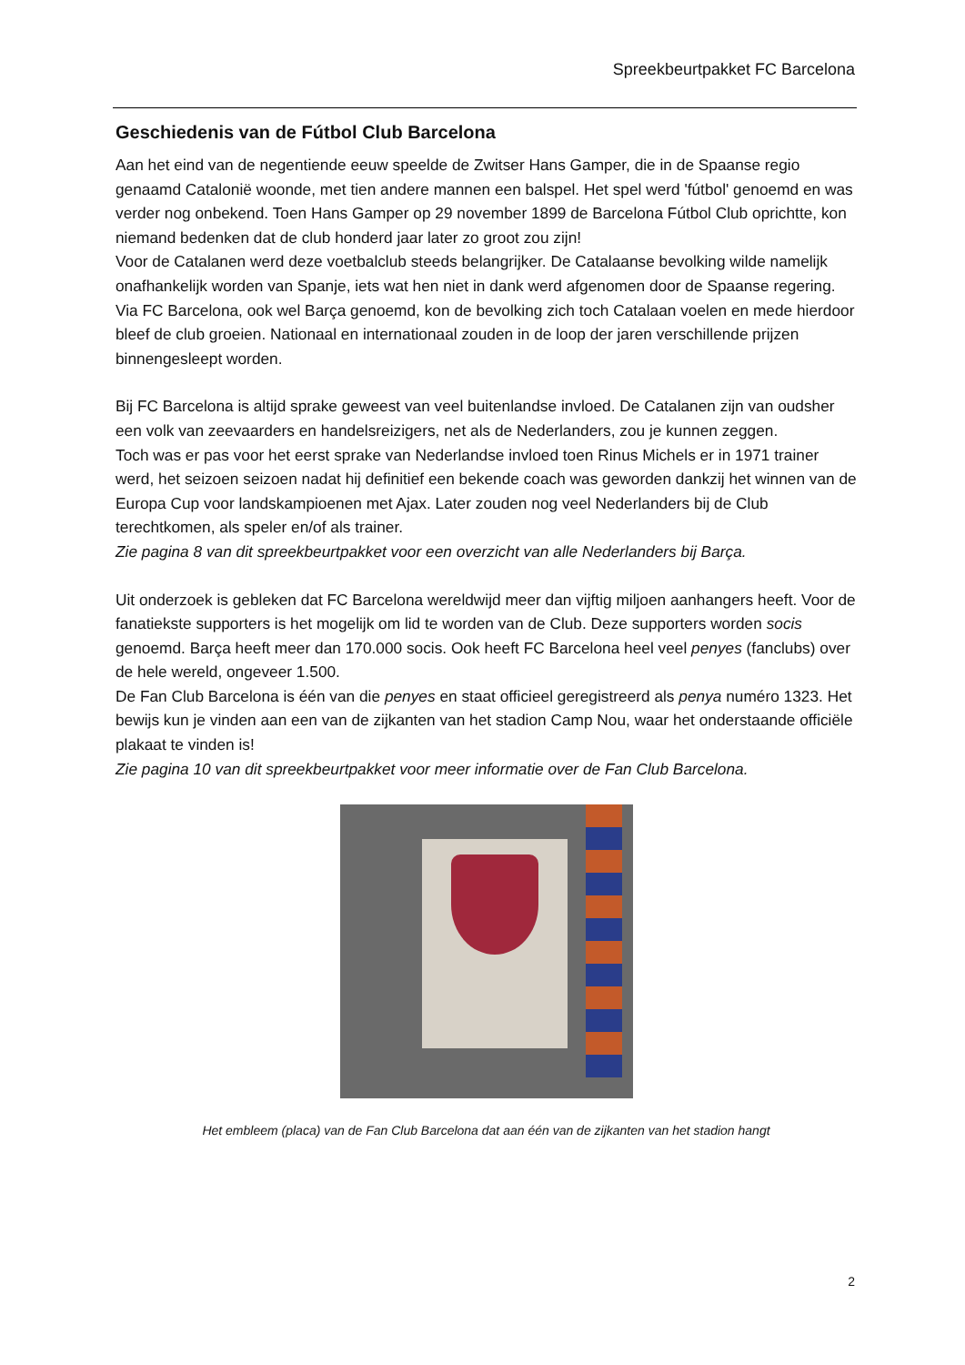Spreekbeurtpakket FC Barcelona
Geschiedenis van de Fútbol Club Barcelona
Aan het eind van de negentiende eeuw speelde de Zwitser Hans Gamper, die in de Spaanse regio genaamd Catalonië woonde, met tien andere mannen een balspel. Het spel werd 'fútbol' genoemd en was verder nog onbekend. Toen Hans Gamper op 29 november 1899 de Barcelona Fútbol Club oprichtte, kon niemand bedenken dat de club honderd jaar later zo groot zou zijn!
Voor de Catalanen werd deze voetbalclub steeds belangrijker. De Catalaanse bevolking wilde namelijk onafhankelijk worden van Spanje, iets wat hen niet in dank werd afgenomen door de Spaanse regering. Via FC Barcelona, ook wel Barça genoemd, kon de bevolking zich toch Catalaan voelen en mede hierdoor bleef de club groeien. Nationaal en internationaal zouden in de loop der jaren verschillende prijzen binnengesleept worden.
Bij FC Barcelona is altijd sprake geweest van veel buitenlandse invloed. De Catalanen zijn van oudsher een volk van zeevaarders en handelsreizigers, net als de Nederlanders, zou je kunnen zeggen.
Toch was er pas voor het eerst sprake van Nederlandse invloed toen Rinus Michels er in 1971 trainer werd, het seizoen seizoen nadat hij definitief een bekende coach was geworden dankzij het winnen van de Europa Cup voor landskampioenen met Ajax. Later zouden nog veel Nederlanders bij de Club terechtkomen, als speler en/of als trainer.
Zie pagina 8 van dit spreekbeurtpakket voor een overzicht van alle Nederlanders bij Barça.
Uit onderzoek is gebleken dat FC Barcelona wereldwijd meer dan vijftig miljoen aanhangers heeft. Voor de fanatiekste supporters is het mogelijk om lid te worden van de Club. Deze supporters worden socis genoemd. Barça heeft meer dan 170.000 socis. Ook heeft FC Barcelona heel veel penyes (fanclubs) over de hele wereld, ongeveer 1.500.
De Fan Club Barcelona is één van die penyes en staat officieel geregistreerd als penya numéro 1323. Het bewijs kun je vinden aan een van de zijkanten van het stadion Camp Nou, waar het onderstaande officiële plakaat te vinden is!
Zie pagina 10 van dit spreekbeurtpakket voor meer informatie over de Fan Club Barcelona.
Het embleem (placa) van de Fan Club Barcelona dat aan één van de zijkanten van het stadion hangt
2